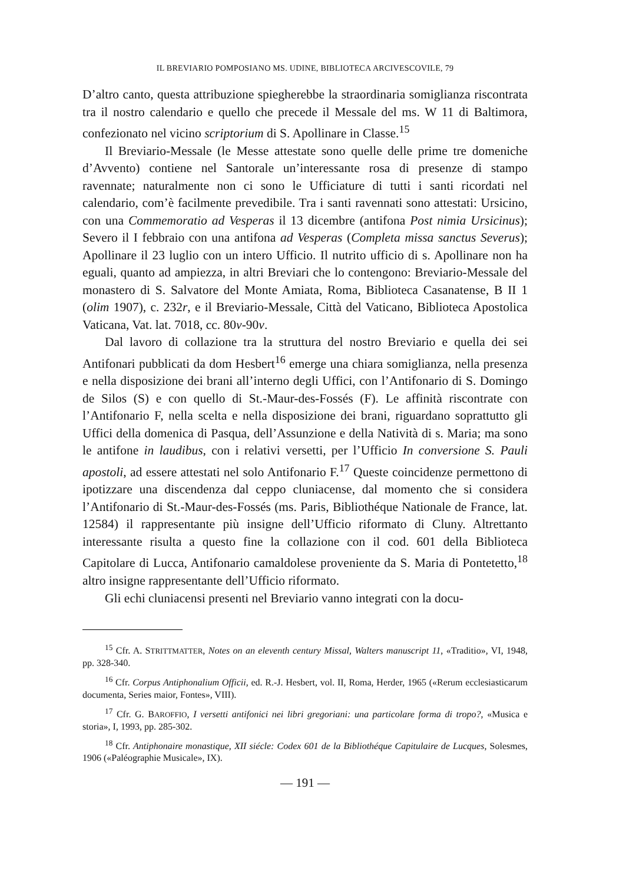IL BREVIARIO POMPOSIANO MS. UDINE, BIBLIOTECA ARCIVESCOVILE, 79
D’altro canto, questa attribuzione spiegherebbe la straordinaria somiglianza riscontrata tra il nostro calendario e quello che precede il Messale del ms. W 11 di Baltimora, confezionato nel vicino scriptorium di S. Apollinare in Classe.<sup>15</sup>
Il Breviario-Messale (le Messe attestate sono quelle delle prime tre domeniche d’Avvento) contiene nel Santorale un’interessante rosa di presenze di stampo ravennate; naturalmente non ci sono le Ufficiature di tutti i santi ricordati nel calendario, com’è facilmente prevedibile. Tra i santi ravennati sono attestati: Ursicino, con una Commemoratio ad Vesperas il 13 dicembre (antifona Post nimia Ursicinus); Severo il I febbraio con una antifona ad Vesperas (Completa missa sanctus Severus); Apollinare il 23 luglio con un intero Ufficio. Il nutrito ufficio di s. Apollinare non ha eguali, quanto ad ampiezza, in altri Breviari che lo contengono: Breviario-Messale del monastero di S. Salvatore del Monte Amiata, Roma, Biblioteca Casanatense, B II 1 (olim 1907), c. 232r, e il Breviario-Messale, Città del Vaticano, Biblioteca Apostolica Vaticana, Vat. lat. 7018, cc. 80v-90v.
Dal lavoro di collazione tra la struttura del nostro Breviario e quella dei sei Antifonari pubblicati da dom Hesbert<sup>16</sup> emerge una chiara somiglianza, nella presenza e nella disposizione dei brani all’interno degli Uffici, con l’Antifonario di S. Domingo de Silos (S) e con quello di St.-Maur-des-Fossés (F). Le affinità riscontrate con l’Antifonario F, nella scelta e nella disposizione dei brani, riguardano soprattutto gli Uffici della domenica di Pasqua, dell’Assunzione e della Natività di s. Maria; ma sono le antifone in laudibus, con i relativi versetti, per l’Ufficio In conversione S. Pauli apostoli, ad essere attestati nel solo Antifonario F.<sup>17</sup> Queste coincidenze permettono di ipotizzare una discendenza dal ceppo cluniacense, dal momento che si considera l’Antifonario di St.-Maur-des-Fossés (ms. Paris, Bibliothéque Nationale de France, lat. 12584) il rappresentante più insigne dell’Ufficio riformato di Cluny. Altrettanto interessante risulta a questo fine la collazione con il cod. 601 della Biblioteca Capitolare di Lucca, Antifonario camaldolese proveniente da S. Maria di Pontetetto,<sup>18</sup> altro insigne rappresentante dell’Ufficio riformato.
Gli echi cluniacensi presenti nel Breviario vanno integrati con la docu-
<sup>15</sup> Cfr. A. STRITTMATTER, Notes on an eleventh century Missal, Walters manuscript 11, «Traditio», VI, 1948, pp. 328-340.
<sup>16</sup> Cfr. Corpus Antiphonalium Officii, ed. R.-J. Hesbert, vol. II, Roma, Herder, 1965 («Rerum ecclesiasticarum documenta, Series maior, Fontes», VIII).
<sup>17</sup> Cfr. G. BAROFFIO, I versetti antifonici nei libri gregoriani: una particolare forma di tropo?, «Musica e storia», I, 1993, pp. 285-302.
<sup>18</sup> Cfr. Antiphonaire monastique, XII siécle: Codex 601 de la Bibliothéque Capitulaire de Lucques, Solesmes, 1906 («Paléographie Musicale», IX).
— 191 —